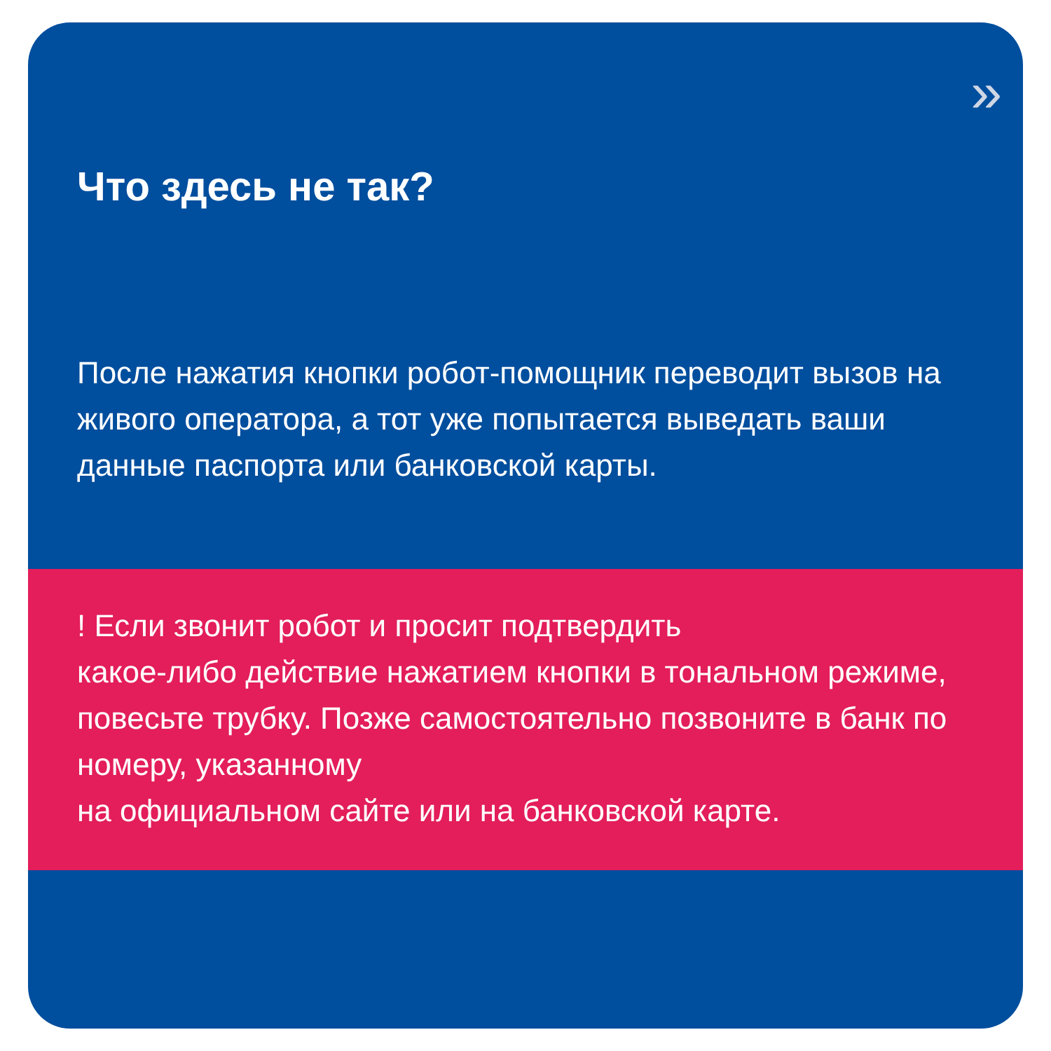»
Что здесь не так?
После нажатия кнопки робот-помощник переводит вызов на живого оператора, а тот уже попытается выведать ваши данные паспорта или банковской карты.
! Если звонит робот и просит подтвердить
какое-либо действие нажатием кнопки в тональном режиме, повесьте трубку. Позже самостоятельно позвоните в банк по номеру, указанному
на официальном сайте или на банковской карте.